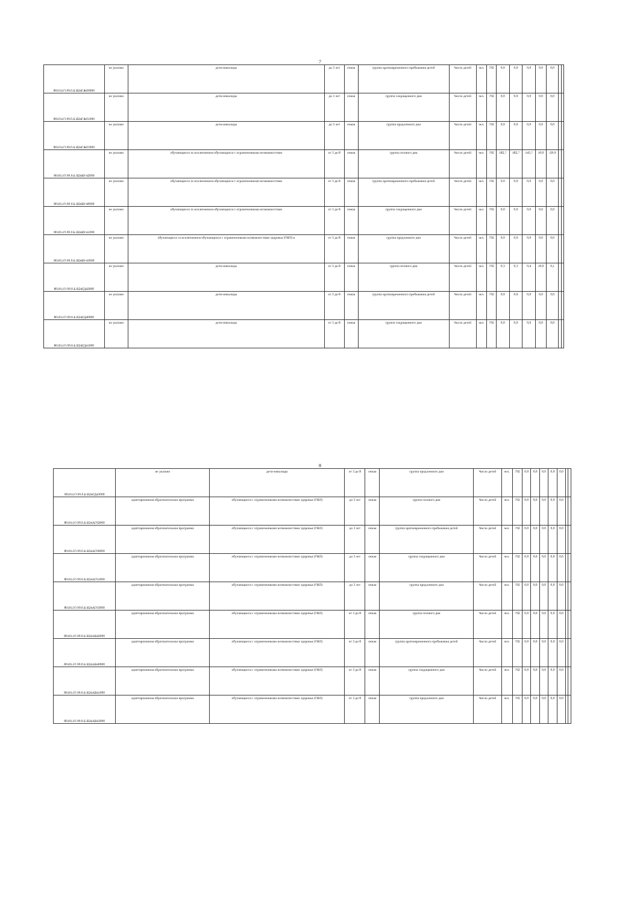7
| 801011О.99.0.Б В24ГЖ00000 | не указано | дети-инвалиды | до 3 лет | очная | группа кратковременного пребывания детей | Число детей | чел. | 792 | 0,0 | 0,0 | 0,0 | 0,0 | 0,0 | | |
| 801011О.99.0.Б В24ГЖ01000 | не указано | дети-инвалиды | до 3 лет | очная | группа сокращенного дня | Число детей | чел. | 792 | 0,0 | 0,0 | 0,0 | 0,0 | 0,0 | | |
| 801011О.99.0.Б В24ГЖ03000 | не указано | дети-инвалиды | до 3 лет | очная | группа продленного дня | Число детей | чел. | 792 | 0,0 | 0,0 | 0,0 | 0,0 | 0,0 | | |
| 801011О.99.0.Б В24ВУ42000 | не указано | обучающиеся за исключением обучающихся с ограниченными возможностями | от 3 до 8 | очная | группа полного дня | Число детей | чел. | 792 | 182,7 | 182,7 | 143,7 | 10,0 | -29,9 | | |
| 801011О.99.0.Б В24ВУ40000 | не указано | обучающиеся за исключением обучающихся с ограниченными возможностями | от 3 до 8 | очная | группа кратковременного пребывания детей | Число детей | чел. | 792 | 0,0 | 0,0 | 0,0 | 0,0 | 0,0 | | |
| 801011О.99.0.Б В24ВУ41000 | не указано | обучающиеся за исключением обучающихся с ограниченными возможностями | от 3 до 8 | очная | группа сокращенного дня | Число детей | чел. | 792 | 0,0 | 0,0 | 0,0 | 0,0 | 0,0 | | |
| 801011О.99.0.Б В24ВУ43000 | не указано | обучающиеся за исключением обучающихся с ограниченными возможностями здоровья (ОВЗ) и | от 3 до 8 | очная | группа продленного дня | Число детей | чел. | 792 | 0,0 | 0,0 | 0,0 | 0,0 | 0,0 | | |
| 801011О.99.0.Б В24ГД42000 | не указано | дети-инвалиды | от 3 до 8 | очная | группа полного дня | Число детей | чел. | 792 | 0,3 | 0,3 | 0,4 | 10,0 | 0,1 | | |
| 801011О.99.0.Б В24ГД40000 | не указано | дети-инвалиды | от 3 до 8 | очная | группа кратковременного пребывания детей | Число детей | чел. | 792 | 0,0 | 0,0 | 0,0 | 0,0 | 0,0 | | |
| 801011О.99.0.Б В24ГД41000 | не указано | дети-инвалиды | от 3 до 8 | очная | группа сокращенного дня | Число детей | чел. | 792 | 0,0 | 0,0 | 0,0 | 0,0 | 0,0 | | |
8
| 801011О.99.0.Б В24ГД43000 | не указано | дети-инвалиды | от 3 до 8 | очная | группа продленного дня | Число детей | чел. | 792 | 0,0 | 0,0 | 0,0 | 0,0 | 0,0 | | |
| 801011О.99.0.Б В24АГ62000 | адаптированная образовательная программа | обучающиеся с ограниченными возможностями здоровья (ОВЗ) | до 3 лет | очная | группа полного дня | Число детей | чел. | 792 | 0,0 | 0,0 | 0,0 | 0,0 | 0,0 | | |
| 801011О.99.0.Б В24АГ60000 | адаптированная образовательная программа | обучающиеся с ограниченными возможностями здоровья (ОВЗ) | до 3 лет | очная | группа кратковременного пребывания детей | Число детей | чел. | 792 | 0,0 | 0,0 | 0,0 | 0,0 | 0,0 | | |
| 801011О.99.0.Б В24АГ61000 | адаптированная образовательная программа | обучающиеся с ограниченными возможностями здоровья (ОВЗ) | до 3 лет | очная | группа сокращенного дня | Число детей | чел. | 792 | 0,0 | 0,0 | 0,0 | 0,0 | 0,0 | | |
| 801011О.99.0.Б В24АГ63000 | адаптированная образовательная программа | обучающиеся с ограниченными возможностями здоровья (ОВЗ) | до 3 лет | очная | группа продленного дня | Число детей | чел. | 792 | 0,0 | 0,0 | 0,0 | 0,0 | 0,0 | | |
| 801011О.99.0.Б В24АВ42000 | адаптированная образовательная программа | обучающиеся с ограниченными возможностями здоровья (ОВЗ) | от 3 до 8 | очная | группа полного дня | Число детей | чел. | 792 | 0,0 | 0,0 | 0,0 | 0,0 | 0,0 | | |
| 801011О.99.0.Б В24АВ40000 | адаптированная образовательная программа | обучающиеся с ограниченными возможностями здоровья (ОВЗ) | от 3 до 8 | очная | группа кратковременного пребывания детей | Число детей | чел. | 792 | 0,0 | 0,0 | 0,0 | 0,0 | 0,0 | | |
| 801011О.99.0.Б В24АВ41000 | адаптированная образовательная программа | обучающиеся с ограниченными возможностями здоровья (ОВЗ) | от 3 до 8 | очная | группа сокращенного дня | Число детей | чел. | 792 | 0,0 | 0,0 | 0,0 | 0,0 | 0,0 | | |
| 801011О.99.0.Б В24АВ43000 | адаптированная образовательная программа | обучающиеся с ограниченными возможностями здоровья (ОВЗ) | от 3 до 8 | очная | группа продленного дня | Число детей | чел. | 792 | 0,0 | 0,0 | 0,0 | 0,0 | 0,0 | | |